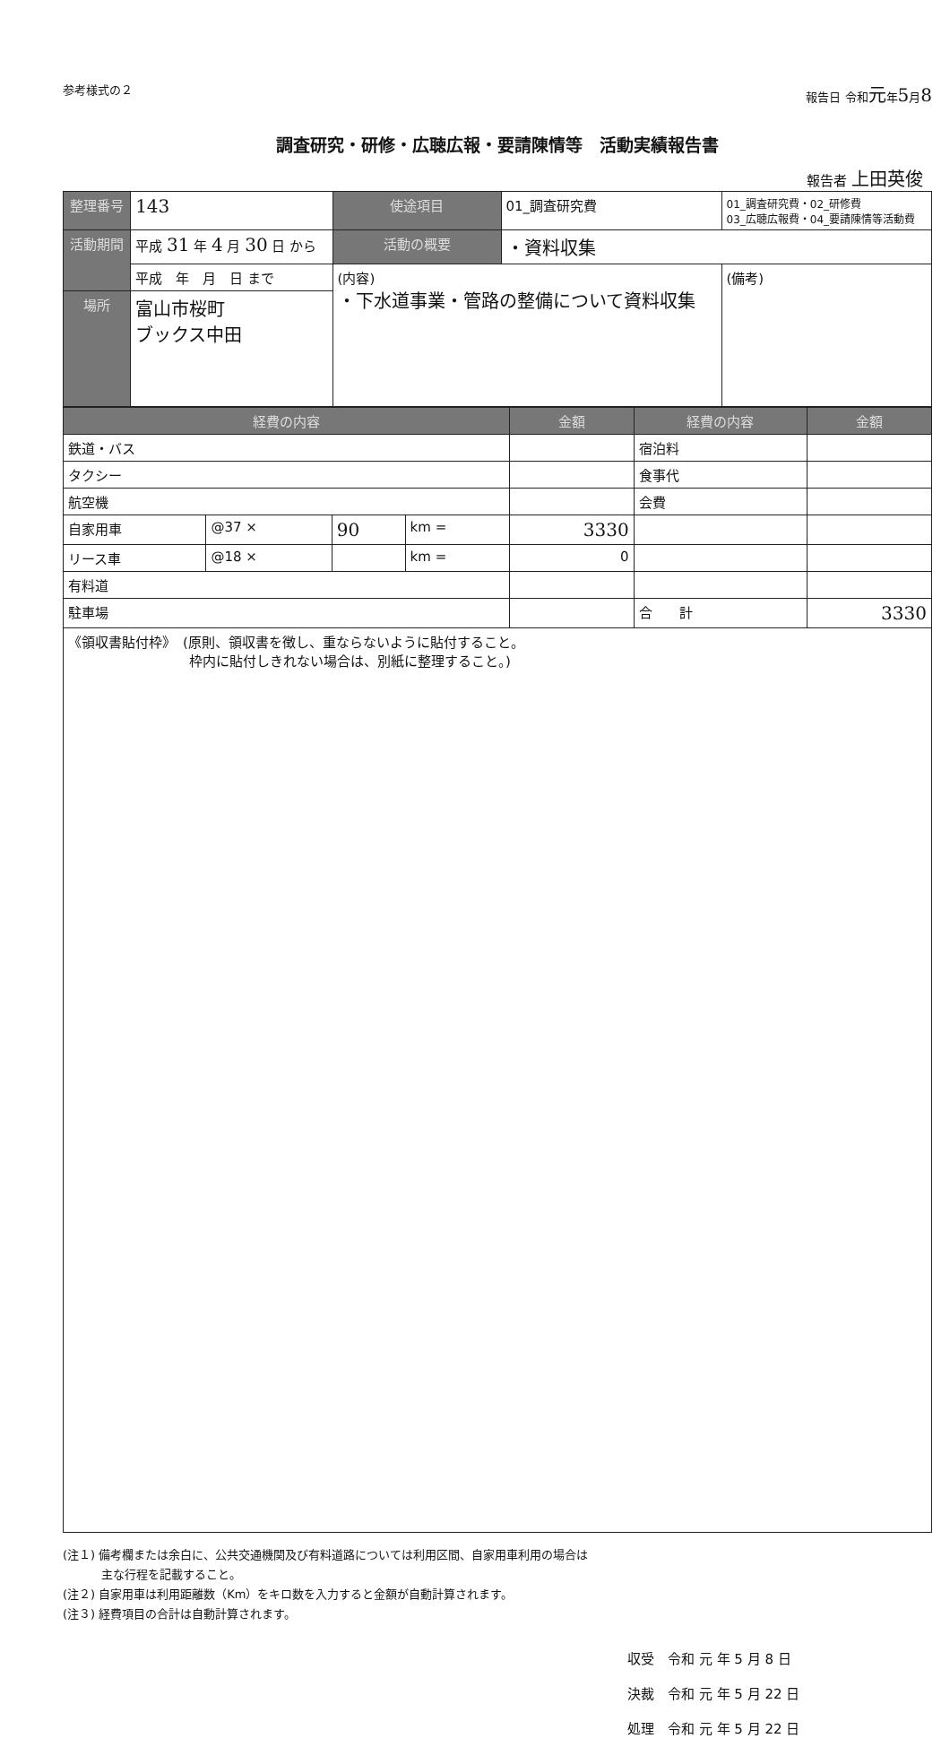参考様式の２ 報告日 令和元年5月8
調査研究・研修・広聴広報・要請陳情等　活動実績報告書
報告者 上田英俊
| 整理番号 | | 143 | 使途項目 | 01_調査研究費 | 01_調査研究費・02_研修費 03_広聴広報費・04_要請陳情等活動費 |
| 活動期間 | 平成 31 年 4 月 30 日 から | | 活動の概要 | ・資料収集 | |
| | 平成 年 月 日 まで | | (内容) ・下水道事業・管路の整備について資料収集 | | (備考) |
| 場所 | 富山市桜町 ブックス中田 | | | | |
| 経費の内容 | | | | 金額 | 経費の内容 | 金額 |
| --- | --- | --- | --- | --- | --- | --- |
| 鉄道・バス | | | | | 宿泊料 | |
| タクシー | | | | | 食事代 | |
| 航空機 | | | | | 会費 | |
| 自家用車 | @37 × | 90 | km = | 3330 | | |
| リース車 | @18 × | | km = | 0 | | |
| 有料道 | | | | | | |
| 駐車場 | | | | | 合 計 | 3330 |
| 《領収書貼付枠》 (原則、領収書を徴し、重ならないように貼付すること。 枠内に貼付しきれない場合は、別紙に整理すること。) | | | | | | |
(注１) 備考欄または余白に、公共交通機関及び有料道路については利用区間、自家用車利用の場合は
　　　 主な行程を記載すること。
(注２) 自家用車は利用距離数（Km）をキロ数を入力すると金額が自動計算されます。
(注３) 経費項目の合計は自動計算されます。
収受　令和 元 年 5 月 8 日
決裁　令和 元 年 5 月 22 日
処理　令和 元 年 5 月 22 日